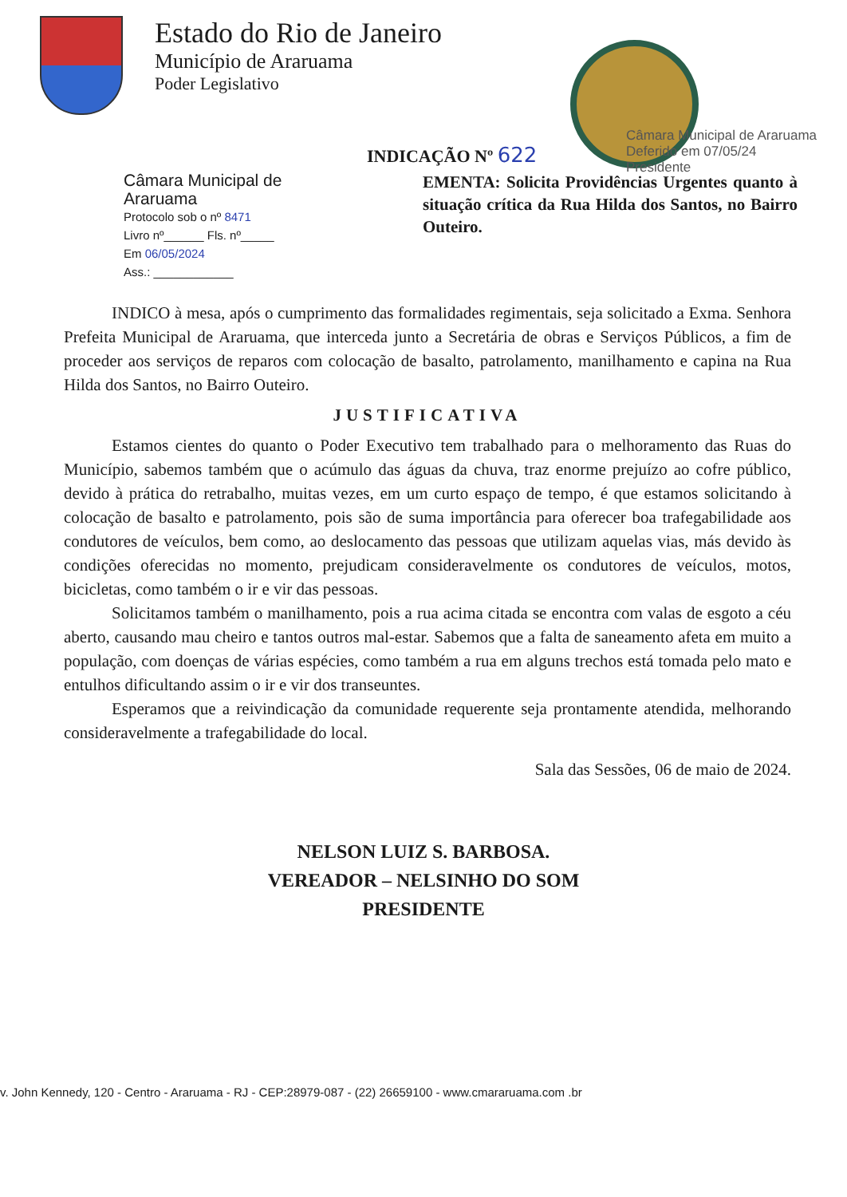Estado do Rio de Janeiro
Município de Araruama
Poder Legislativo
Câmara Municipal de Araruama
Deferido em 07/05/24
Presidente
INDICAÇÃO Nº 622
Câmara Municipal de Araruama
Protocolo sob o nº 8471
Livro nº______ Fls. nº_____
Em 06/05/2024
Ass.: ____________
EMENTA: Solicita Providências Urgentes quanto à situação crítica da Rua Hilda dos Santos, no Bairro Outeiro.
INDICO à mesa, após o cumprimento das formalidades regimentais, seja solicitado a Exma. Senhora Prefeita Municipal de Araruama, que interceda junto a Secretária de obras e Serviços Públicos, a fim de proceder aos serviços de reparos com colocação de basalto, patrolamento, manilhamento e capina na Rua Hilda dos Santos, no Bairro Outeiro.
JUSTIFICATIVA
Estamos cientes do quanto o Poder Executivo tem trabalhado para o melhoramento das Ruas do Município, sabemos também que o acúmulo das águas da chuva, traz enorme prejuízo ao cofre público, devido à prática do retrabalho, muitas vezes, em um curto espaço de tempo, é que estamos solicitando à colocação de basalto e patrolamento, pois são de suma importância para oferecer boa trafegabilidade aos condutores de veículos, bem como, ao deslocamento das pessoas que utilizam aquelas vias, más devido às condições oferecidas no momento, prejudicam consideravelmente os condutores de veículos, motos, bicicletas, como também o ir e vir das pessoas.
Solicitamos também o manilhamento, pois a rua acima citada se encontra com valas de esgoto a céu aberto, causando mau cheiro e tantos outros mal-estar. Sabemos que a falta de saneamento afeta em muito a população, com doenças de várias espécies, como também a rua em alguns trechos está tomada pelo mato e entulhos dificultando assim o ir e vir dos transeuntes.
Esperamos que a reivindicação da comunidade requerente seja prontamente atendida, melhorando consideravelmente a trafegabilidade do local.
Sala das Sessões, 06 de maio de 2024.
NELSON LUIZ S. BARBOSA.
VEREADOR – NELSINHO DO SOM
PRESIDENTE
v. John Kennedy, 120 - Centro - Araruama - RJ - CEP:28979-087 - (22) 26659100 - www.cmararuama.com .br